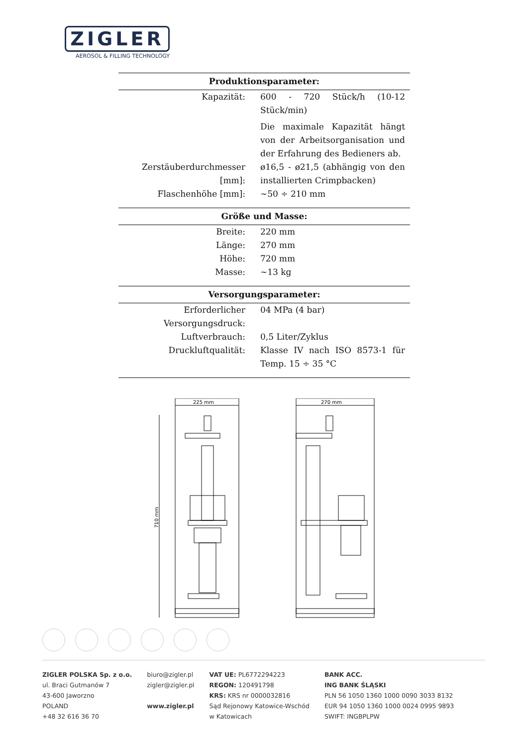ZIGLER
AEROSOL & FILLING TECHNOLOGY
| Produktionsparameter: | |
| --- | --- |
| Kapazität: | 600 - 720 Stück/h (10-12 Stück/min) |
| | Die maximale Kapazität hängt von der Arbeitsorganisation und der Erfahrung des Bedieners ab. |
| Zerstäuberdurchmesser [mm]: | ø16,5 - ø21,5 (abhängig von den installierten Crimpbacken) |
| Flaschenhöhe [mm]: | ~50 ÷ 210 mm |
| Größe und Masse: | |
| Breite: | 220 mm |
| Länge: | 270 mm |
| Höhe: | 720 mm |
| Masse: | ~13 kg |
| Versorgungsparameter: | |
| Erforderlicher Versorgungsdruck: | 04 MPa (4 bar) |
| Luftverbrauch: | 0,5 Liter/Zyklus |
| Druckluftqualität: | Klasse IV nach ISO 8573-1 für Temp. 15 ÷ 35 °C |
225 mm
270 mm
710 mm
ZIGLER POLSKA Sp. z o.o.
ul. Braci Gutmanów 7
43-600 Jaworzno
POLAND
+48 32 616 36 70
biuro@zigler.pl
zigler@zigler.pl
www.zigler.pl
VAT UE: PL6772294223
REGON: 120491798
KRS: KRS nr 0000032816
Sąd Rejonowy Katowice-Wschód
w Katowicach
BANK ACC.
ING BANK ŚLĄSKI
PLN 56 1050 1360 1000 0090 3033 8132
EUR 94 1050 1360 1000 0024 0995 9893
SWIFT: INGBPLPW